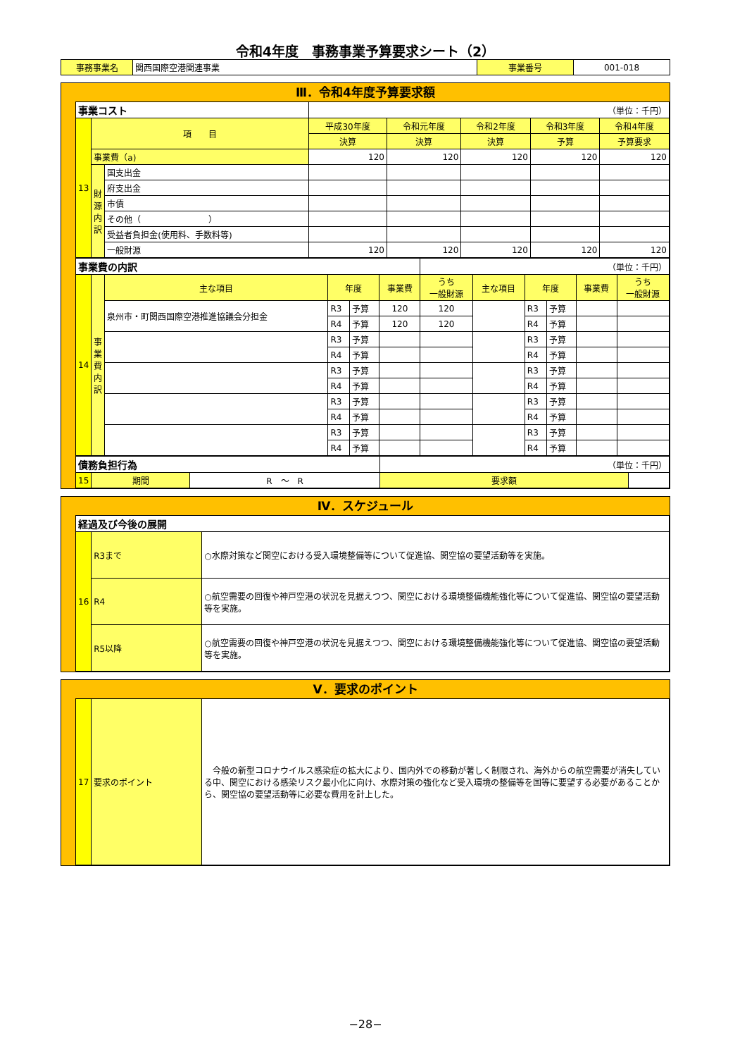令和4年度　事務事業予算要求シート（2）
| 事務事業名 | 関西国際空港関連事業 | 事業番号 | 001-018 |
Ⅲ．令和4年度予算要求額
| 事業コスト | | | （単位：千円） | | | | |
| 13 | 項 目 | | 平成30年度 | 令和元年度 | 令和2年度 | 令和3年度 | 令和4年度 |
| | | | 決算 | 決算 | 決算 | 予算 | 予算要求 |
| | 事業費（a) | | 120 | 120 | 120 | 120 | 120 |
| | 財源内訳 | 国支出金 | | | | | |
| | | 府支出金 | | | | | |
| | | 市債 | | | | | |
| | | その他（ ） | | | | | |
| | | 受益者負担金(使用料、手数料等) | | | | | |
| | | 一般財源 | 120 | 120 | 120 | 120 | 120 |
| 事業費の内訳 | | | | | | （単位：千円） | | | | | |
| 14 | 事業費内訳 | 主な項目 | 年度 | | 事業費 | うち 一般財源 | 主な項目 | 年度 | | 事業費 | うち 一般財源 |
| | | 泉州市・町関西国際空港推進協議会分担金 | R3 | 予算 | 120 | 120 | | R3 | 予算 | | |
| | | | R4 | 予算 | 120 | 120 | | R4 | 予算 | | |
| | | | R3 | 予算 | | | | R3 | 予算 | | |
| | | | R4 | 予算 | | | | R4 | 予算 | | |
| | | | R3 | 予算 | | | | R3 | 予算 | | |
| | | | R4 | 予算 | | | | R4 | 予算 | | |
| | | | R3 | 予算 | | | | R3 | 予算 | | |
| | | | R4 | 予算 | | | | R4 | 予算 | | |
| | | | R3 | 予算 | | | | R3 | 予算 | | |
| | | | R4 | 予算 | | | | R4 | 予算 | | |
| 債務負担行為 | | | （単位：千円） | |
| 15 | 期間 | R ～ R | 要求額 | |
Ⅳ．スケジュール
| 経過及び今後の展開 | | |
| 16 | R3まで | ○水際対策など関空における受入環境整備等について促進協、関空協の要望活動等を実施。 |
| | R4 | ○航空需要の回復や神戸空港の状況を見据えつつ、関空における環境整備機能強化等について促進協、関空協の要望活動等を実施。 |
| | R5以降 | ○航空需要の回復や神戸空港の状況を見据えつつ、関空における環境整備機能強化等について促進協、関空協の要望活動等を実施。 |
Ⅴ．要求のポイント
| 17 | 要求のポイント | 今般の新型コロナウイルス感染症の拡大により、国内外での移動が著しく制限され、海外からの航空需要が消失している中、関空における感染リスク最小化に向け、水際対策の強化など受入環境の整備等を国等に要望する必要があることから、関空協の要望活動等に必要な費用を計上した。 |
−28−